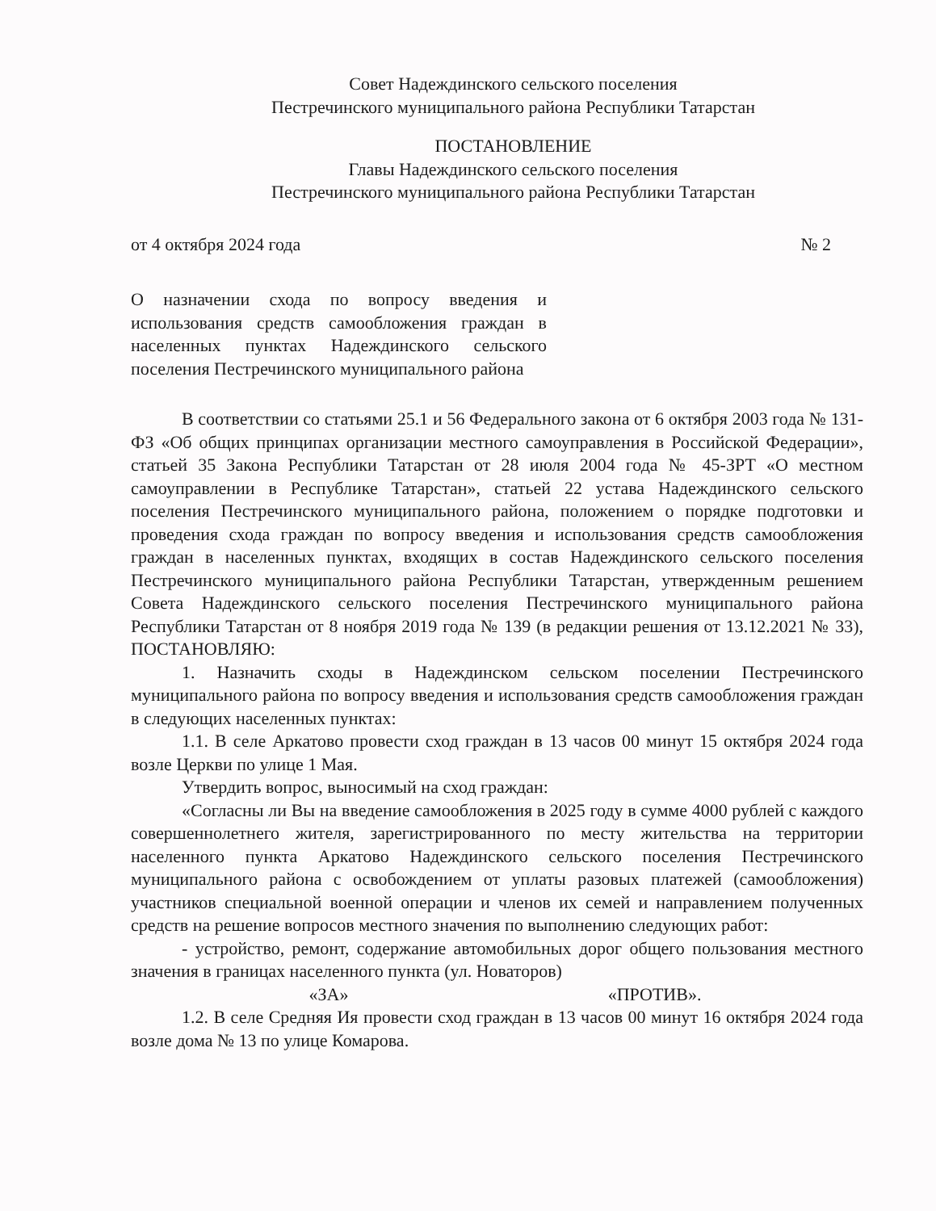Совет Надеждинского сельского поселения
Пестречинского муниципального района Республики Татарстан
ПОСТАНОВЛЕНИЕ
Главы Надеждинского сельского поселения
Пестречинского муниципального района Республики Татарстан
от 4 октября 2024 года № 2
О назначении схода по вопросу введения и использования средств самообложения граждан в населенных пунктах Надеждинского сельского поселения Пестречинского муниципального района
В соответствии со статьями 25.1 и 56 Федерального закона от 6 октября 2003 года № 131-ФЗ «Об общих принципах организации местного самоуправления в Российской Федерации», статьей 35 Закона Республики Татарстан от 28 июля 2004 года № 45-ЗРТ «О местном самоуправлении в Республике Татарстан», статьей 22 устава Надеждинского сельского поселения Пестречинского муниципального района, положением о порядке подготовки и проведения схода граждан по вопросу введения и использования средств самообложения граждан в населенных пунктах, входящих в состав Надеждинского сельского поселения Пестречинского муниципального района Республики Татарстан, утвержденным решением Совета Надеждинского сельского поселения Пестречинского муниципального района Республики Татарстан от 8 ноября 2019 года № 139 (в редакции решения от 13.12.2021 № 33), ПОСТАНОВЛЯЮ:
1. Назначить сходы в Надеждинском сельском поселении Пестречинского муниципального района по вопросу введения и использования средств самообложения граждан в следующих населенных пунктах:
1.1. В селе Аркатово провести сход граждан в 13 часов 00 минут 15 октября 2024 года возле Церкви по улице 1 Мая.
Утвердить вопрос, выносимый на сход граждан:
«Согласны ли Вы на введение самообложения в 2025 году в сумме 4000 рублей с каждого совершеннолетнего жителя, зарегистрированного по месту жительства на территории населенного пункта Аркатово Надеждинского сельского поселения Пестречинского муниципального района с освобождением от уплаты разовых платежей (самообложения) участников специальной военной операции и членов их семей и направлением полученных средств на решение вопросов местного значения по выполнению следующих работ:
- устройство, ремонт, содержание автомобильных дорог общего пользования местного значения в границах населенного пункта (ул. Новаторов)
«ЗА» «ПРОТИВ».
1.2. В селе Средняя Ия провести сход граждан в 13 часов 00 минут 16 октября 2024 года возле дома № 13 по улице Комарова.